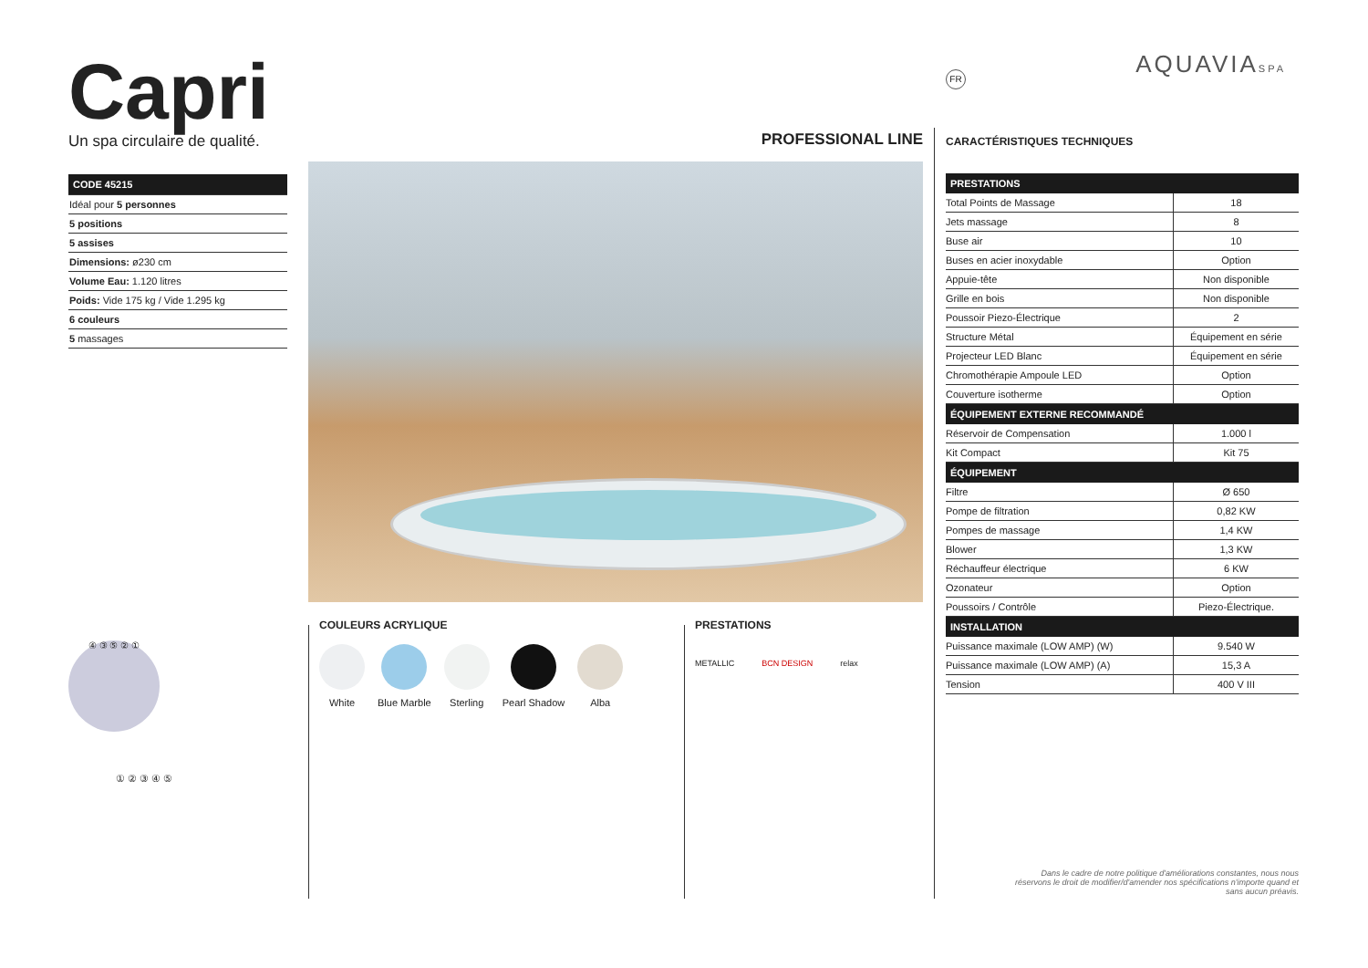AQUAVIASPA FR
Capri
Un spa circulaire de qualité.
CODE 45215
Idéal pour 5 personnes
5 positions
5 assises
Dimensions: ø230 cm
Volume Eau: 1.120 litres
Poids: Vide 175 kg / Vide 1.295 kg
6 couleurs
5 massages
④ ③ ⑤ ② ①
① ② ③ ④ ⑤
PROFESSIONAL LINE
COULEURS ACRYLIQUE
White Blue Marble Sterling Pearl Shadow Alba
PRESTATIONS
METALLIC BCN DESIGN relax
CARACTÉRISTIQUES TECHNIQUES
| PRESTATIONS | |
| --- | --- |
| Total Points de Massage | 18 |
| Jets massage | 8 |
| Buse air | 10 |
| Buses en acier inoxydable | Option |
| Appuie-tête | Non disponible |
| Grille en bois | Non disponible |
| Poussoir Piezo-Électrique | 2 |
| Structure Métal | Équipement en série |
| Projecteur LED Blanc | Équipement en série |
| Chromothérapie Ampoule LED | Option |
| Couverture isotherme | Option |
| ÉQUIPEMENT EXTERNE RECOMMANDÉ | |
| Réservoir de Compensation | 1.000 l |
| Kit Compact | Kit 75 |
| ÉQUIPEMENT | |
| Filtre | Ø 650 |
| Pompe de filtration | 0,82 KW |
| Pompes de massage | 1,4 KW |
| Blower | 1,3 KW |
| Réchauffeur électrique | 6 KW |
| Ozonateur | Option |
| Poussoirs / Contrôle | Piezo-Électrique. |
| INSTALLATION | |
| Puissance maximale (LOW AMP) (W) | 9.540 W |
| Puissance maximale (LOW AMP) (A) | 15,3 A |
| Tension | 400 V III |
Dans le cadre de notre politique d'améliorations constantes, nous nous réservons le droit de modifier/d'amender nos spécifications n'importe quand et sans aucun préavis.